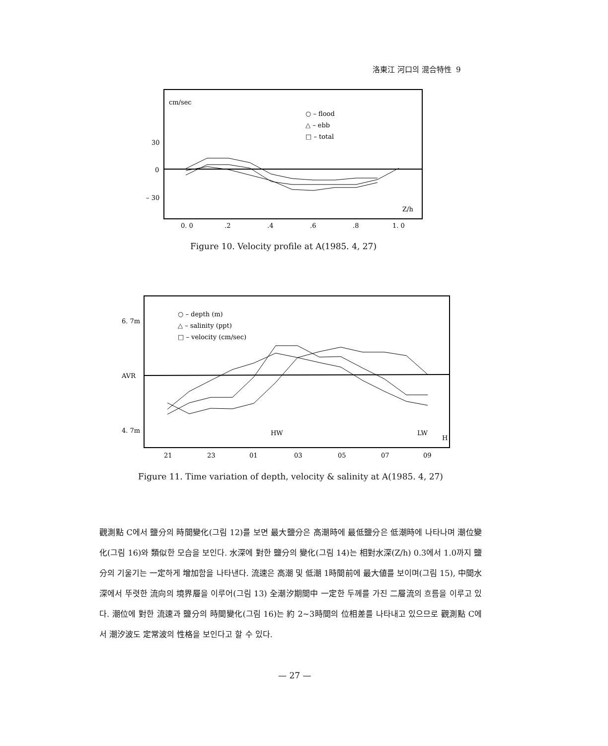洛東江 河口의 混合特性 9
cm/sec
○ – flood
△ – ebb
□ – total
30
0
– 30
Z/h
0. 0
.2
.4
.6
.8
1. 0
Figure 10. Velocity profile at A(1985. 4, 27)
○ – depth (m)
△ – salinity (ppt)
□ – velocity (cm/sec)
6. 7m
AVR
4. 7m
HW
LW
H
21
23
01
03
05
07
09
Figure 11. Time variation of depth, velocity & salinity at A(1985. 4, 27)
觀測點 C에서 鹽分의 時間變化(그림 12)를 보면 最大鹽分은 高潮時에 最低鹽分은 低潮時에 나타나며 潮位變化(그림 16)와 類似한 모습을 보인다. 水深에 對한 鹽分의 變化(그림 14)는 相對水深(Z/h) 0.3에서 1.0까지 鹽分의 기울기는 一定하게 增加함을 나타낸다. 流速은 高潮 및 低潮 1時間前에 最大値를 보이며(그림 15), 中間水深에서 뚜렷한 流向의 境界層을 이루어(그림 13) 全潮汐期間中 一定한 두께를 가진 二層流의 흐름을 이루고 있다. 潮位에 對한 流速과 鹽分의 時間變化(그림 16)는 約 2~3時間의 位相差를 나타내고 있으므로 觀測點 C에서 潮汐波도 定常波의 性格을 보인다고 할 수 있다.
— 27 —